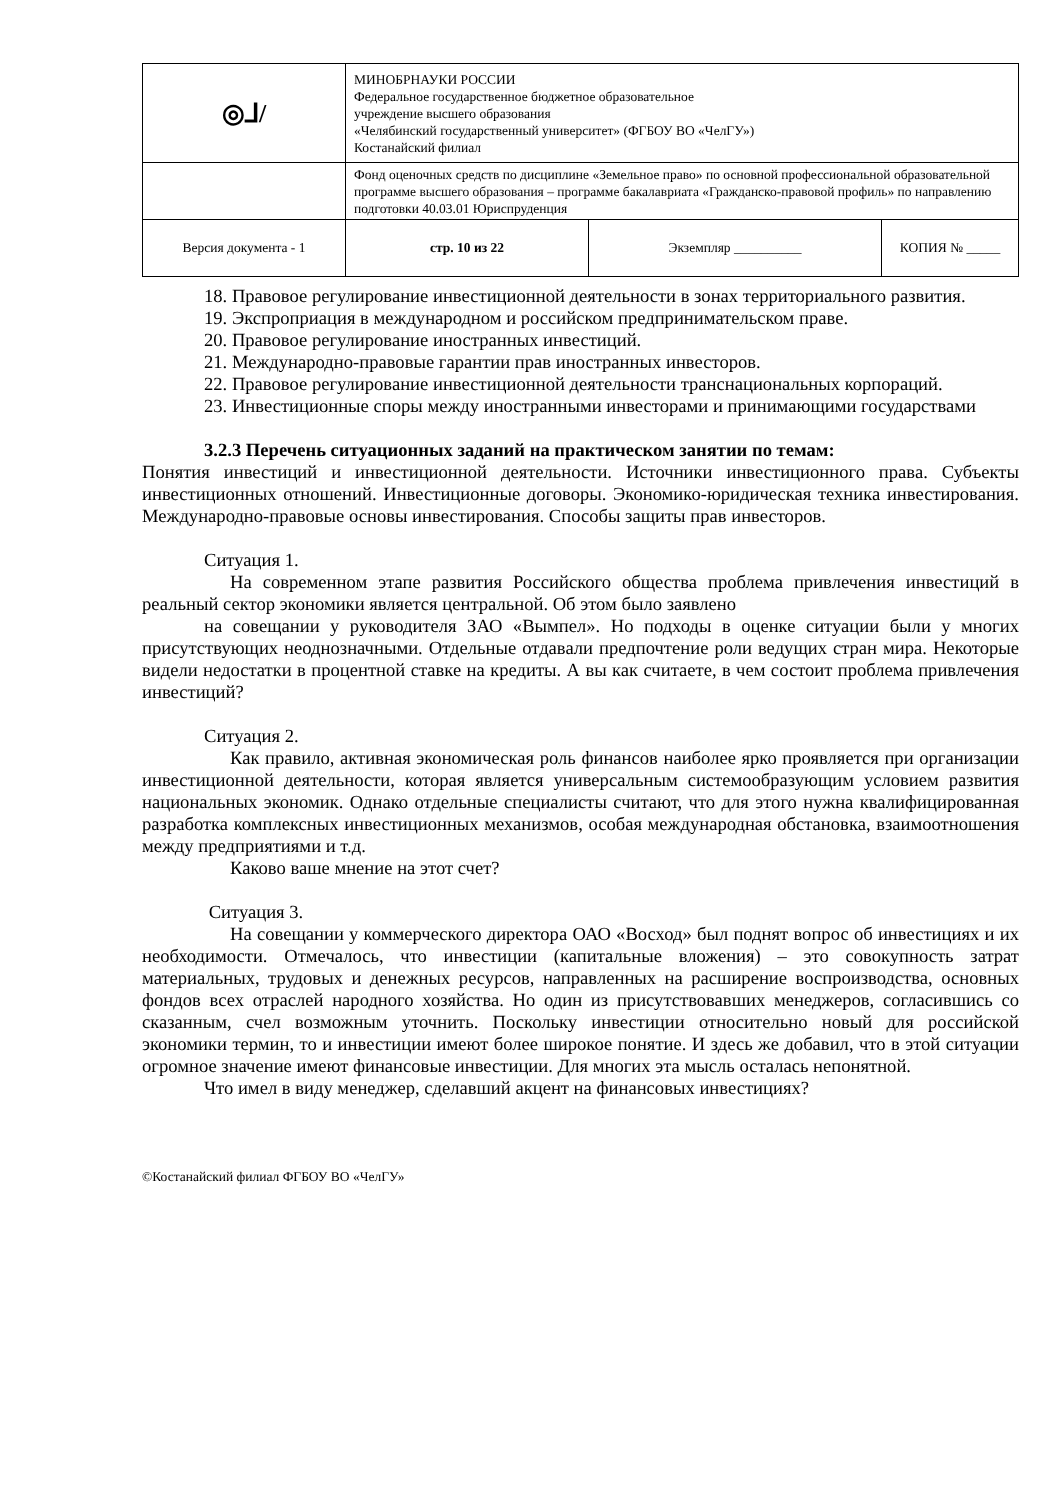| ◎⅃/ | МИНОБРНАУКИ РОССИИ Федеральное государственное бюджетное образовательное учреждение высшего образования «Челябинский государственный университет» (ФГБОУ ВО «ЧелГУ») Костанайский филиал | | |
| | Фонд оценочных средств по дисциплине «Земельное право» по основной профессиональной образовательной программе высшего образования – программе бакалавриата «Гражданско-правовой профиль» по направлению подготовки 40.03.01 Юриспруденция | | |
| Версия документа - 1 | стр. 10 из 22 | Экземпляр __________ | КОПИЯ № _____ |
18. Правовое регулирование инвестиционной деятельности в зонах территориального развития.
19. Экспроприация в международном и российском предпринимательском праве.
20. Правовое регулирование иностранных инвестиций.
21. Международно-правовые гарантии прав иностранных инвесторов.
22. Правовое регулирование инвестиционной деятельности транснациональных корпораций.
23. Инвестиционные споры между иностранными инвесторами и принимающими государствами
3.2.3 Перечень ситуационных заданий на практическом занятии по темам:
Понятия инвестиций и инвестиционной деятельности. Источники инвестиционного права. Субъекты инвестиционных отношений. Инвестиционные договоры. Экономико-юридическая техника инвестирования. Международно-правовые основы инвестирования. Способы защиты прав инвесторов.
Ситуация 1.
На современном этапе развития Российского общества проблема привлечения инвестиций в реальный сектор экономики является центральной. Об этом было заявлено
на совещании у руководителя ЗАО «Вымпел». Но подходы в оценке ситуации были у многих присутствующих неоднозначными. Отдельные отдавали предпочтение роли ведущих стран мира. Некоторые видели недостатки в процентной ставке на кредиты. А вы как считаете, в чем состоит проблема привлечения инвестиций?
Ситуация 2.
Как правило, активная экономическая роль финансов наиболее ярко проявляется при организации инвестиционной деятельности, которая является универсальным системообразующим условием развития национальных экономик. Однако отдельные специалисты считают, что для этого нужна квалифицированная разработка комплексных инвестиционных механизмов, особая международная обстановка, взаимоотношения между предприятиями и т.д.
Каково ваше мнение на этот счет?
Ситуация 3.
На совещании у коммерческого директора ОАО «Восход» был поднят вопрос об инвестициях и их необходимости. Отмечалось, что инвестиции (капитальные вложения) – это совокупность затрат материальных, трудовых и денежных ресурсов, направленных на расширение воспроизводства, основных фондов всех отраслей народного хозяйства. Но один из присутствовавших менеджеров, согласившись со сказанным, счел возможным уточнить. Поскольку инвестиции относительно новый для российской экономики термин, то и инвестиции имеют более широкое понятие. И здесь же добавил, что в этой ситуации огромное значение имеют финансовые инвестиции. Для многих эта мысль осталась непонятной.
Что имел в виду менеджер, сделавший акцент на финансовых инвестициях?
©Костанайский филиал ФГБОУ ВО «ЧелГУ»